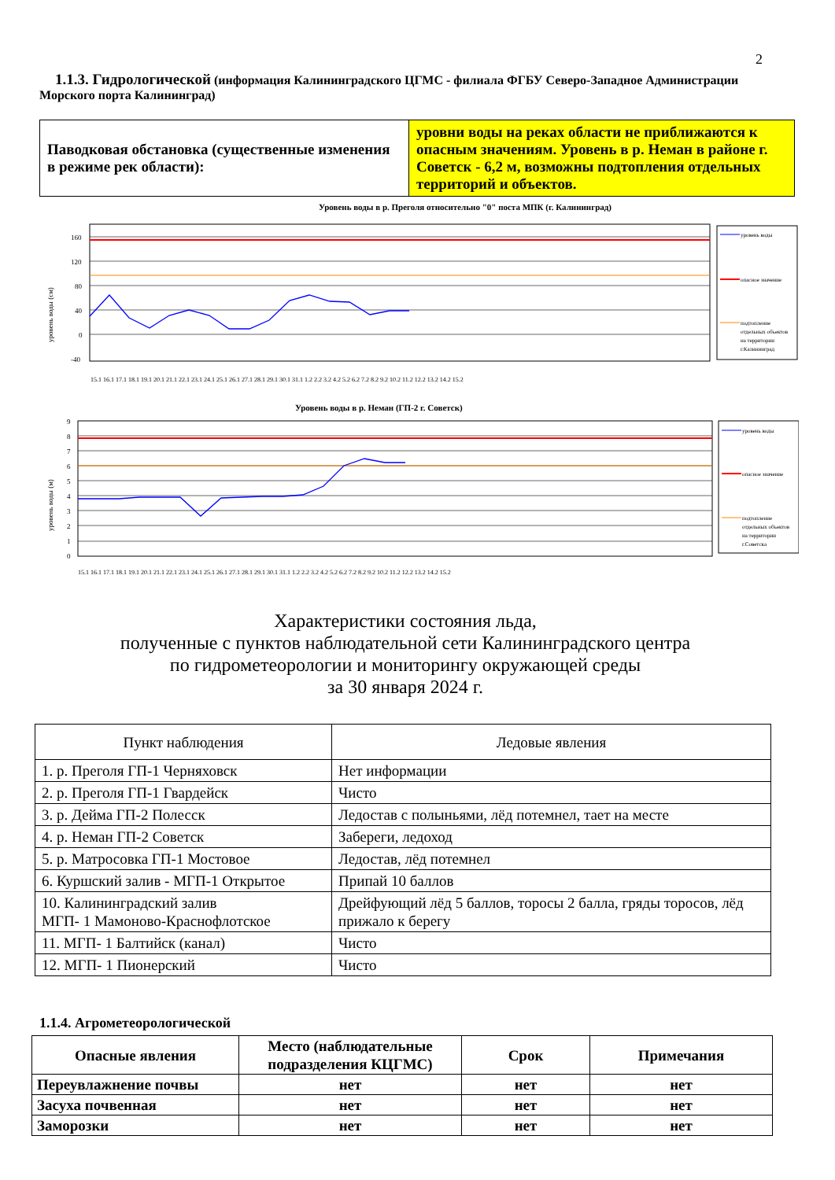2
1.1.3. Гидрологической (информация Калининградского ЦГМС - филиала ФГБУ Северо-Западное Администрации Морского порта Калининград)
| Паводковая обстановка (существенные изменения в режиме рек области): | уровни воды на реках области не приближаются к опасным значениям. Уровень в р. Неман в районе г. Советск - 6,2 м, возможны подтопления отдельных территорий и объектов. |
Уровень воды в р. Преголя относительно "0" поста МПК (г. Калининград)
160
120
80
40
0
-40
уровень воды (см)
уровень воды
опасное значение
подтопление
отдельных объектов
на территории
г.Калининград
15.1 16.1 17.1 18.1 19.1 20.1 21.1 22.1 23.1 24.1 25.1 26.1 27.1 28.1 29.1 30.1 31.1 1.2 2.2 3.2 4.2 5.2 6.2 7.2 8.2 9.2 10.2 11.2 12.2 13.2 14.2 15.2
Уровень воды в р. Неман (ГП-2 г. Советск)
9
8
7
6
5
4
3
2
1
0
уровень воды (м)
уровень воды
опасное значение
подтопление
отдельных объектов
на территории
г.Советска
15.1 16.1 17.1 18.1 19.1 20.1 21.1 22.1 23.1 24.1 25.1 26.1 27.1 28.1 29.1 30.1 31.1 1.2 2.2 3.2 4.2 5.2 6.2 7.2 8.2 9.2 10.2 11.2 12.2 13.2 14.2 15.2
Характеристики состояния льда,
полученные с пунктов наблюдательной сети Калининградского центра
по гидрометеорологии и мониторингу окружающей среды
за 30 января 2024 г.
| Пункт наблюдения | Ледовые явления |
| --- | --- |
| 1. р. Преголя ГП-1 Черняховск | Нет информации |
| 2. р. Преголя ГП-1 Гвардейск | Чисто |
| 3. р. Дейма ГП-2 Полесск | Ледостав с полыньями, лёд потемнел, тает на месте |
| 4. р. Неман ГП-2 Советск | Забереги, ледоход |
| 5. р. Матросовка ГП-1 Мостовое | Ледостав, лёд потемнел |
| 6. Куршский залив - МГП-1 Открытое | Припай 10 баллов |
| 10. Калининградский залив МГП- 1 Мамоново-Краснофлотское | Дрейфующий лёд 5 баллов, торосы 2 балла, гряды торосов, лёд прижало к берегу |
| 11. МГП- 1 Балтийск (канал) | Чисто |
| 12. МГП- 1 Пионерский | Чисто |
1.1.4. Агрометеорологической
| Опасные явления | Место (наблюдательные подразделения КЦГМС) | Срок | Примечания |
| --- | --- | --- | --- |
| Переувлажнение почвы | нет | нет | нет |
| Засуха почвенная | нет | нет | нет |
| Заморозки | нет | нет | нет |